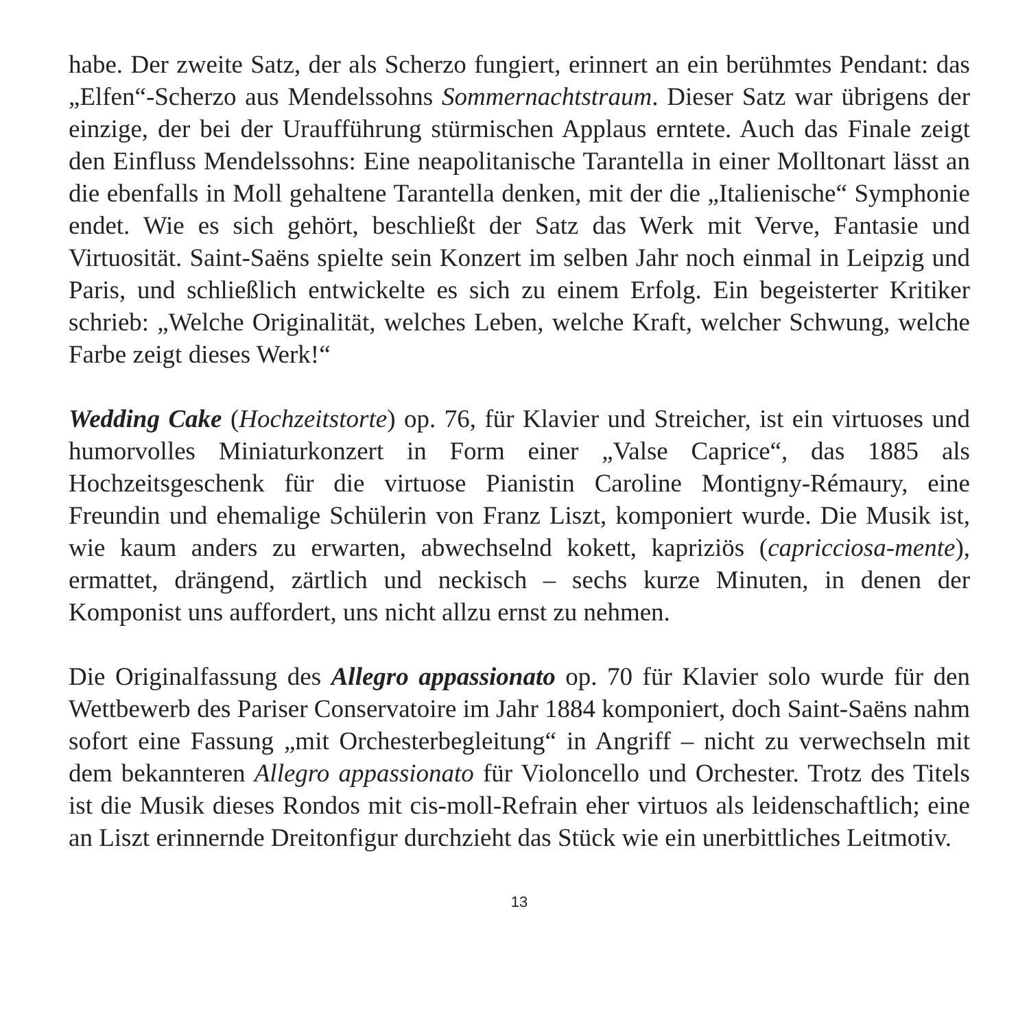habe. Der zweite Satz, der als Scherzo fungiert, erinnert an ein berühmtes Pendant: das „Elfen“-Scherzo aus Mendelssohns Sommernachtstraum. Dieser Satz war übrigens der einzige, der bei der Uraufführung stürmischen Applaus erntete. Auch das Finale zeigt den Einfluss Mendelssohns: Eine neapolitanische Tarantella in einer Molltonart lässt an die ebenfalls in Moll gehaltene Tarantella denken, mit der die „Italienische“ Symphonie endet. Wie es sich gehört, beschließt der Satz das Werk mit Verve, Fantasie und Virtuosität. Saint-Saëns spielte sein Konzert im selben Jahr noch einmal in Leipzig und Paris, und schließlich entwickelte es sich zu einem Erfolg. Ein begeisterter Kritiker schrieb: „Welche Originalität, welches Leben, welche Kraft, welcher Schwung, welche Farbe zeigt dieses Werk!“
Wedding Cake (Hochzeitstorte) op. 76, für Klavier und Streicher, ist ein virtuoses und humorvolles Miniaturkonzert in Form einer „Valse Caprice“, das 1885 als Hochzeitsgeschenk für die virtuose Pianistin Caroline Montigny-Rémaury, eine Freundin und ehemalige Schülerin von Franz Liszt, komponiert wurde. Die Musik ist, wie kaum anders zu erwarten, abwechselnd kokett, kapriziös (capricciosa-mente), ermattet, drängend, zärtlich und neckisch – sechs kurze Minuten, in denen der Komponist uns auffordert, uns nicht allzu ernst zu nehmen.
Die Originalfassung des Allegro appassionato op. 70 für Klavier solo wurde für den Wettbewerb des Pariser Conservatoire im Jahr 1884 komponiert, doch Saint-Saëns nahm sofort eine Fassung „mit Orchesterbegleitung“ in Angriff – nicht zu verwechseln mit dem bekannteren Allegro appassionato für Violoncello und Orchester. Trotz des Titels ist die Musik dieses Rondos mit cis-moll-Refrain eher virtuos als leidenschaftlich; eine an Liszt erinnernde Dreitonfigur durchzieht das Stück wie ein unerbittliches Leitmotiv.
13